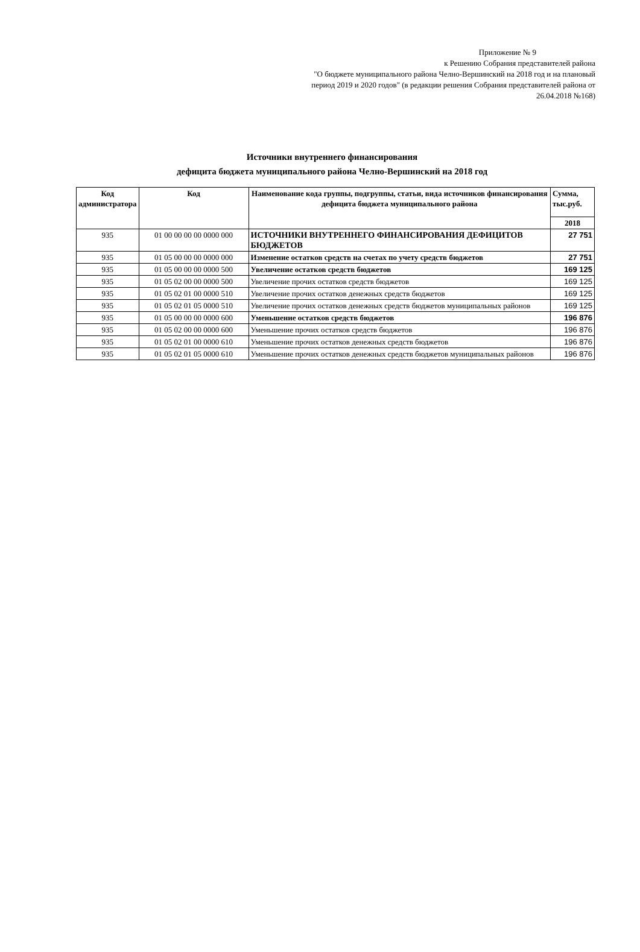Приложение № 9
к Решению Собрания представителей района
"О бюджете муниципального района Челно-Вершинский на 2018 год и на плановый
период 2019 и 2020 годов" (в редакции решения Собрания представителей района от
26.04.2018 №168)
Источники внутреннего финансирования
дефицита бюджета муниципального района Челно-Вершинский на 2018 год
| Код администратора | Код | Наименование кода группы, подгруппы, статьи, вида источников финансирования дефицита бюджета муниципального района | Сумма, тыс.руб. |
| --- | --- | --- | --- |
| | | | 2018 |
| 935 | 01 00 00 00 00 0000 000 | ИСТОЧНИКИ ВНУТРЕННЕГО ФИНАНСИРОВАНИЯ ДЕФИЦИТОВ БЮДЖЕТОВ | 27 751 |
| 935 | 01 05 00 00 00 0000 000 | Изменение остатков средств на счетах по учету средств бюджетов | 27 751 |
| 935 | 01 05 00 00 00 0000 500 | Увеличение остатков средств бюджетов | 169 125 |
| 935 | 01 05 02 00 00 0000 500 | Увеличение прочих остатков средств бюджетов | 169 125 |
| 935 | 01 05 02 01 00 0000 510 | Увеличение прочих остатков денежных средств бюджетов | 169 125 |
| 935 | 01 05 02 01 05 0000 510 | Увеличение прочих остатков денежных средств бюджетов муниципальных районов | 169 125 |
| 935 | 01 05 00 00 00 0000 600 | Уменьшение остатков средств бюджетов | 196 876 |
| 935 | 01 05 02 00 00 0000 600 | Уменьшение прочих остатков средств бюджетов | 196 876 |
| 935 | 01 05 02 01 00 0000 610 | Уменьшение прочих остатков денежных средств бюджетов | 196 876 |
| 935 | 01 05 02 01 05 0000 610 | Уменьшение прочих остатков денежных средств бюджетов муниципальных районов | 196 876 |